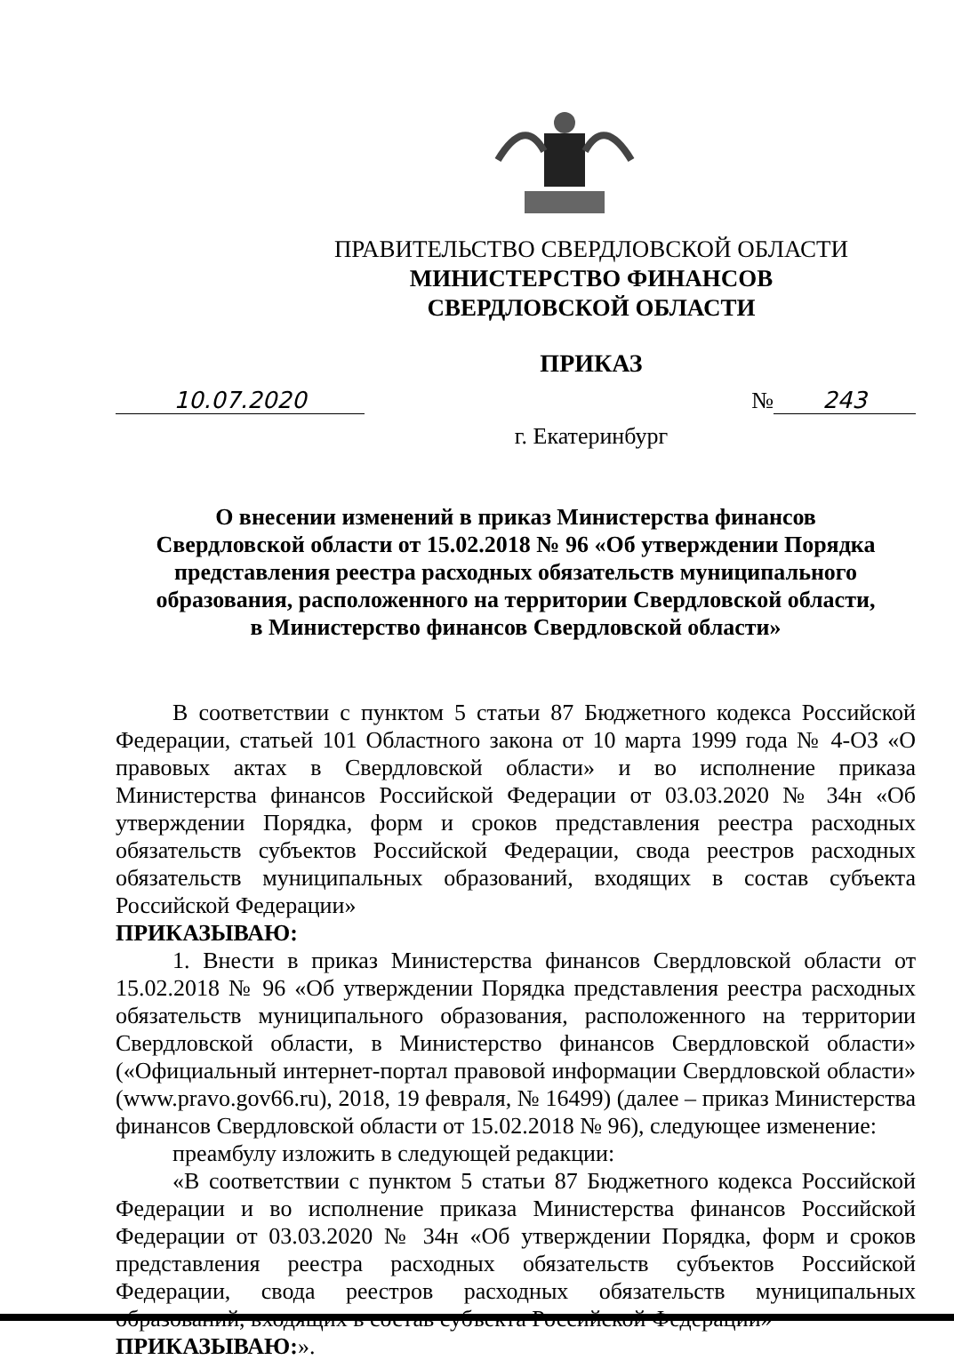ПРАВИТЕЛЬСТВО СВЕРДЛОВСКОЙ ОБЛАСТИ
МИНИСТЕРСТВО ФИНАНСОВ
СВЕРДЛОВСКОЙ ОБЛАСТИ
ПРИКАЗ
10.07.2020 № 243
г. Екатеринбург
О внесении изменений в приказ Министерства финансов
Свердловской области от 15.02.2018 № 96 «Об утверждении Порядка
представления реестра расходных обязательств муниципального
образования, расположенного на территории Свердловской области,
в Министерство финансов Свердловской области»
В соответствии с пунктом 5 статьи 87 Бюджетного кодекса Российской Федерации, статьей 101 Областного закона от 10 марта 1999 года № 4-ОЗ «О правовых актах в Свердловской области» и во исполнение приказа Министерства финансов Российской Федерации от 03.03.2020 № 34н «Об утверждении Порядка, форм и сроков представления реестра расходных обязательств субъектов Российской Федерации, свода реестров расходных обязательств муниципальных образований, входящих в состав субъекта Российской Федерации»
ПРИКАЗЫВАЮ:
1. Внести в приказ Министерства финансов Свердловской области от 15.02.2018 № 96 «Об утверждении Порядка представления реестра расходных обязательств муниципального образования, расположенного на территории Свердловской области, в Министерство финансов Свердловской области» («Официальный интернет-портал правовой информации Свердловской области» (www.pravo.gov66.ru), 2018, 19 февраля, № 16499) (далее – приказ Министерства финансов Свердловской области от 15.02.2018 № 96), следующее изменение:
преамбулу изложить в следующей редакции:
«В соответствии с пунктом 5 статьи 87 Бюджетного кодекса Российской Федерации и во исполнение приказа Министерства финансов Российской Федерации от 03.03.2020 № 34н «Об утверждении Порядка, форм и сроков представления реестра расходных обязательств субъектов Российской Федерации, свода реестров расходных обязательств муниципальных образований, входящих в состав субъекта Российской Федерации»
ПРИКАЗЫВАЮ:».